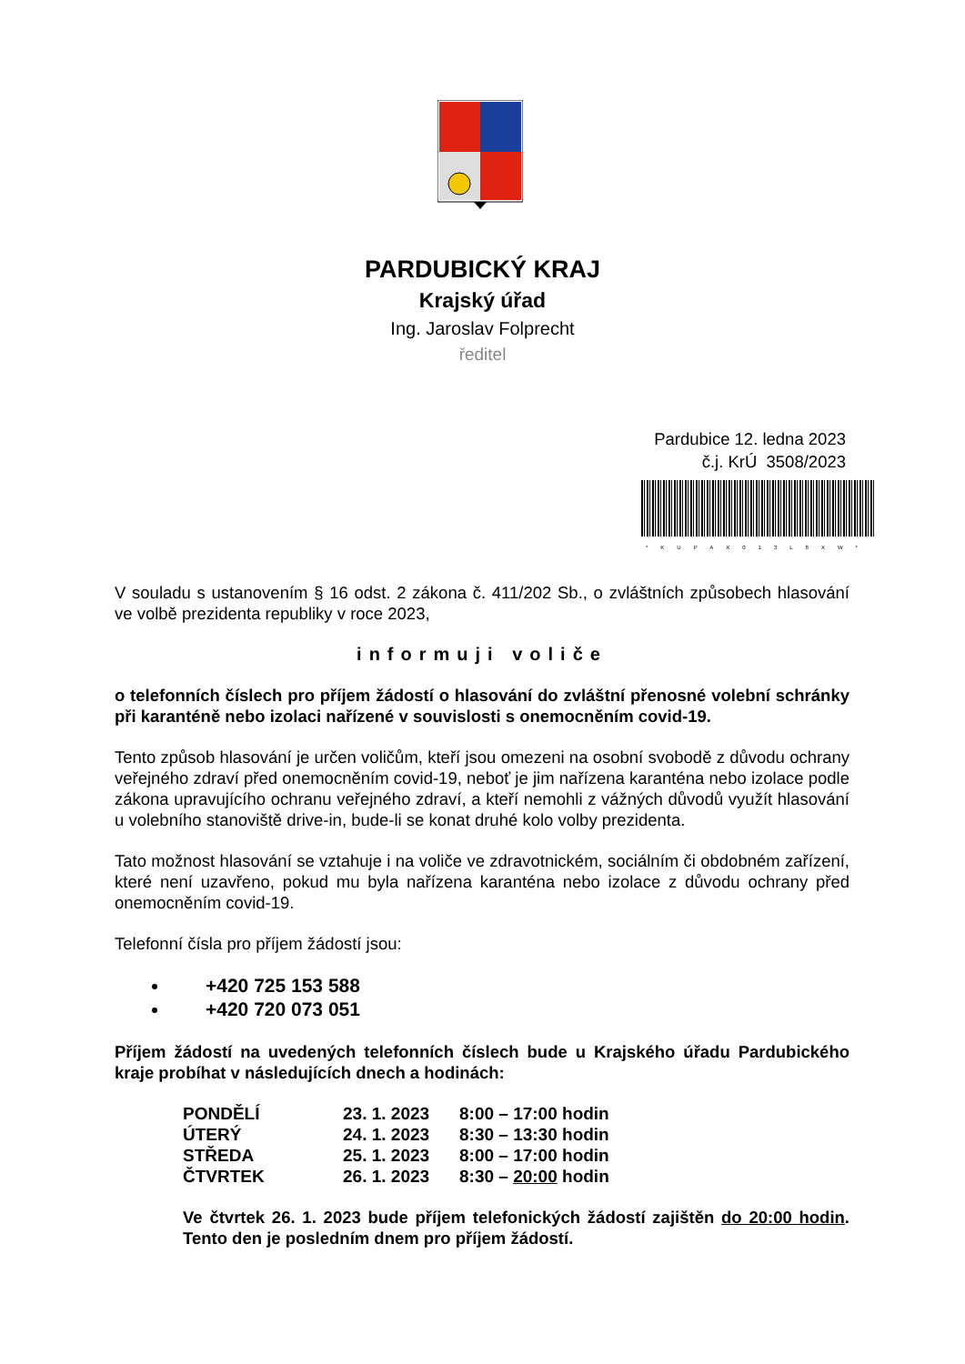PARDUBICKÝ KRAJ
Krajský úřad
Ing. Jaroslav Folprecht
ředitel
Pardubice 12. ledna 2023
č.j. KrÚ 3508/2023
*KUPAX013L8XW*
V souladu s ustanovením § 16 odst. 2 zákona č. 411/202 Sb., o zvláštních způsobech hlasování ve volbě prezidenta republiky v roce 2023,
informuji voliče
o telefonních číslech pro příjem žádostí o hlasování do zvláštní přenosné volební schránky při karanténě nebo izolaci nařízené v souvislosti s onemocněním covid-19.
Tento způsob hlasování je určen voličům, kteří jsou omezeni na osobní svobodě z důvodu ochrany veřejného zdraví před onemocněním covid-19, neboť je jim nařízena karanténa nebo izolace podle zákona upravujícího ochranu veřejného zdraví, a kteří nemohli z vážných důvodů využít hlasování u volebního stanoviště drive-in, bude-li se konat druhé kolo volby prezidenta.
Tato možnost hlasování se vztahuje i na voliče ve zdravotnickém, sociálním či obdobném zařízení, které není uzavřeno, pokud mu byla nařízena karanténa nebo izolace z důvodu ochrany před onemocněním covid-19.
Telefonní čísla pro příjem žádostí jsou:
+420 725 153 588
+420 720 073 051
Příjem žádostí na uvedených telefonních číslech bude u Krajského úřadu Pardubického kraje probíhat v následujících dnech a hodinách:
| PONDĚLÍ | 23. 1. 2023 | 8:00 – 17:00 hodin |
| ÚTERÝ | 24. 1. 2023 | 8:30 – 13:30 hodin |
| STŘEDA | 25. 1. 2023 | 8:00 – 17:00 hodin |
| ČTVRTEK | 26. 1. 2023 | 8:30 – 20:00 hodin |
Ve čtvrtek 26. 1. 2023 bude příjem telefonických žádostí zajištěn do 20:00 hodin. Tento den je posledním dnem pro příjem žádostí.